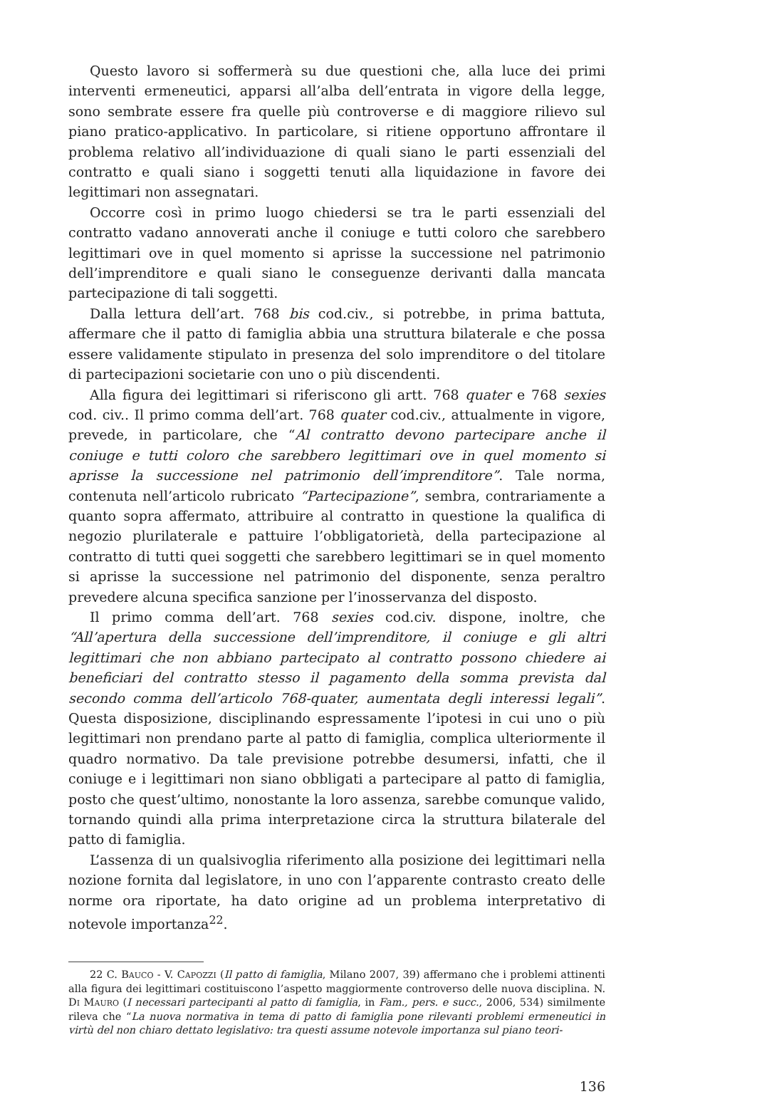Questo lavoro si soffermerà su due questioni che, alla luce dei primi interventi ermeneutici, apparsi all’alba dell’entrata in vigore della legge, sono sembrate essere fra quelle più controverse e di maggiore rilievo sul piano pratico-applicativo. In particolare, si ritiene opportuno affrontare il problema relativo all’individuazione di quali siano le parti essenziali del contratto e quali siano i soggetti tenuti alla liquidazione in favore dei legittimari non assegnatari.
Occorre così in primo luogo chiedersi se tra le parti essenziali del contratto vadano annoverati anche il coniuge e tutti coloro che sarebbero legittimari ove in quel momento si aprisse la successione nel patrimonio dell’imprenditore e quali siano le conseguenze derivanti dalla mancata partecipazione di tali soggetti.
Dalla lettura dell’art. 768 bis cod.civ., si potrebbe, in prima battuta, affermare che il patto di famiglia abbia una struttura bilaterale e che possa essere validamente stipulato in presenza del solo imprenditore o del titolare di partecipazioni societarie con uno o più discendenti.
Alla figura dei legittimari si riferiscono gli artt. 768 quater e 768 sexies cod. civ.. Il primo comma dell’art. 768 quater cod.civ., attualmente in vigore, prevede, in particolare, che “Al contratto devono partecipare anche il coniuge e tutti coloro che sarebbero legittimari ove in quel momento si aprisse la successione nel patrimonio dell’imprenditore”. Tale norma, contenuta nell’articolo rubricato “Partecipazione”, sembra, contrariamente a quanto sopra affermato, attribuire al contratto in questione la qualifica di negozio plurilaterale e pattuire l’obbligatorietà, della partecipazione al contratto di tutti quei soggetti che sarebbero legittimari se in quel momento si aprisse la successione nel patrimonio del disponente, senza peraltro prevedere alcuna specifica sanzione per l’inosservanza del disposto.
Il primo comma dell’art. 768 sexies cod.civ. dispone, inoltre, che “All’apertura della successione dell’imprenditore, il coniuge e gli altri legittimari che non abbiano partecipato al contratto possono chiedere ai beneficiari del contratto stesso il pagamento della somma prevista dal secondo comma dell’articolo 768-quater, aumentata degli interessi legali”. Questa disposizione, disciplinando espressamente l’ipotesi in cui uno o più legittimari non prendano parte al patto di famiglia, complica ulteriormente il quadro normativo. Da tale previsione potrebbe desumersi, infatti, che il coniuge e i legittimari non siano obbligati a partecipare al patto di famiglia, posto che quest’ultimo, nonostante la loro assenza, sarebbe comunque valido, tornando quindi alla prima interpretazione circa la struttura bilaterale del patto di famiglia.
L’assenza di un qualsivoglia riferimento alla posizione dei legittimari nella nozione fornita dal legislatore, in uno con l’apparente contrasto creato delle norme ora riportate, ha dato origine ad un problema interpretativo di notevole importanza<sup>22</sup>.
22 C. BAUCO - V. CAPOZZI (Il patto di famiglia, Milano 2007, 39) affermano che i problemi attinenti alla figura dei legittimari costituiscono l’aspetto maggiormente controverso delle nuova disciplina. N. DI MAURO (I necessari partecipanti al patto di famiglia, in Fam., pers. e succ., 2006, 534) similmente rileva che “La nuova normativa in tema di patto di famiglia pone rilevanti problemi ermeneutici in virtù del non chiaro dettato legislativo: tra questi assume notevole importanza sul piano teori-
136